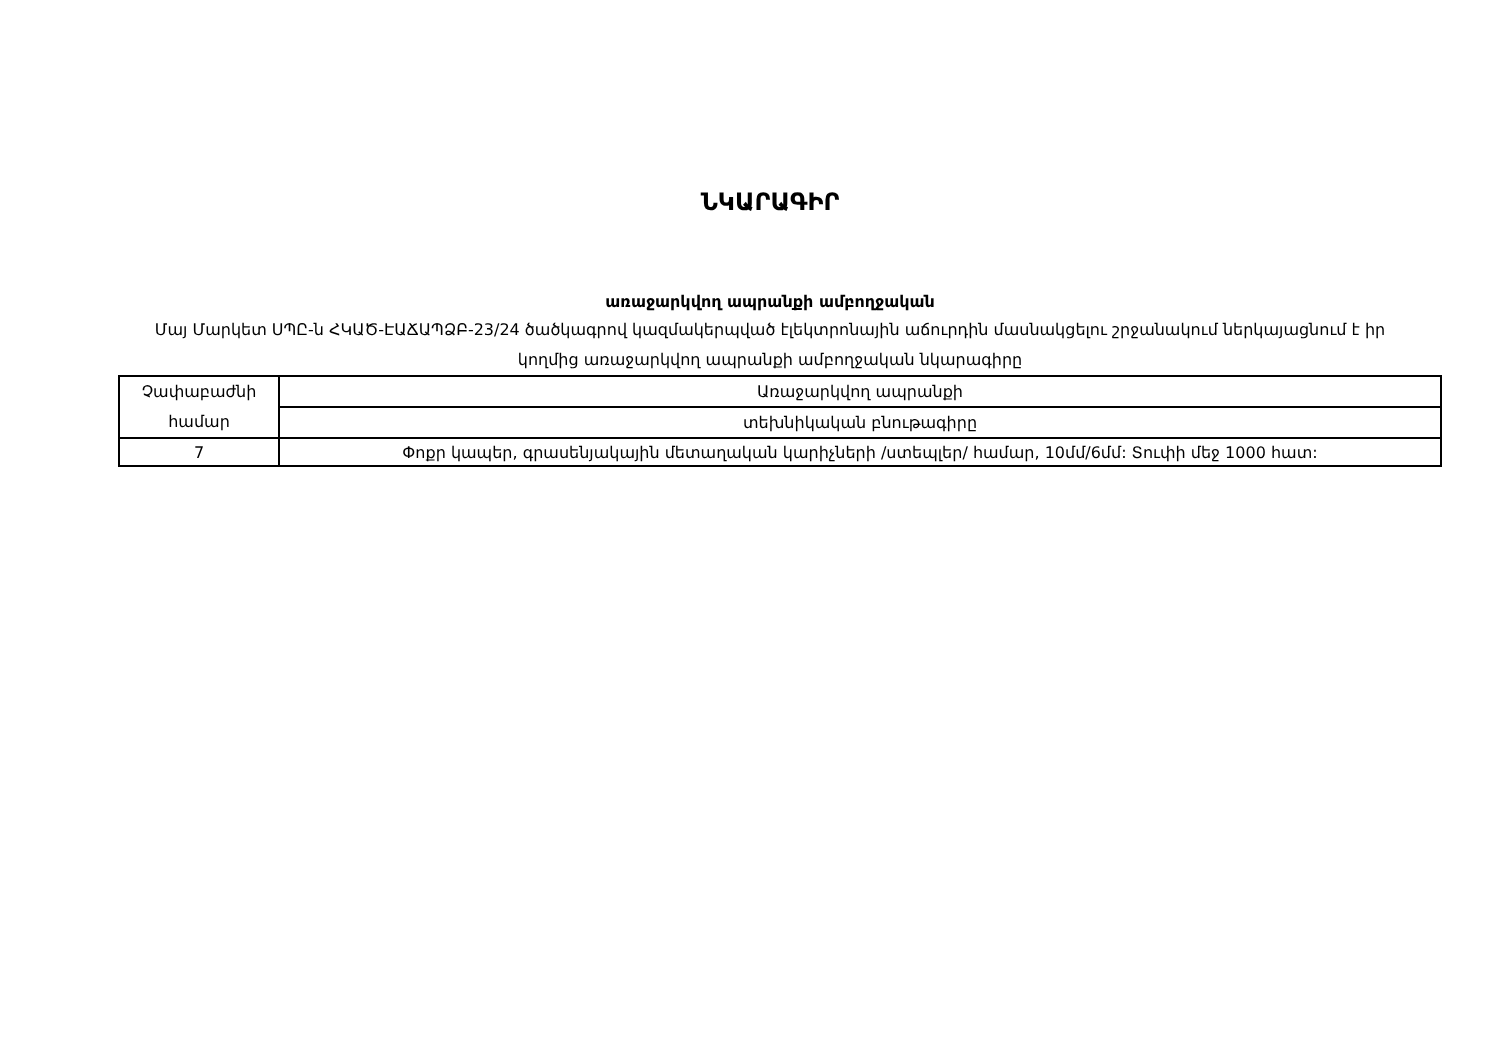ՆԿԱՐԱԳԻՐ
առաջարկվող ապրանքի ամբողջական
Մայ Մարկետ ՍՊԸ-ն ՀԿԱԾ-ԷԱՃԱՊՁԲ-23/24 ծածկագրով կազմակերպված էլեկտրոնային աճուրդին մասնակցելու շրջանակում ներկայացնում է իր կողմից առաջարկվող ապրանքի ամբողջական նկարագիրը
| Չափաբաժնի համար | Առաջարկվող ապրանքի |
| | տեխնիկական բնութագիրը |
| 7 | Փոքր կապեր, գրասենյակային մետաղական կարիչների /ստեպլեր/ համար, 10մմ/6մմ: Տուփի մեջ 1000 հատ: |